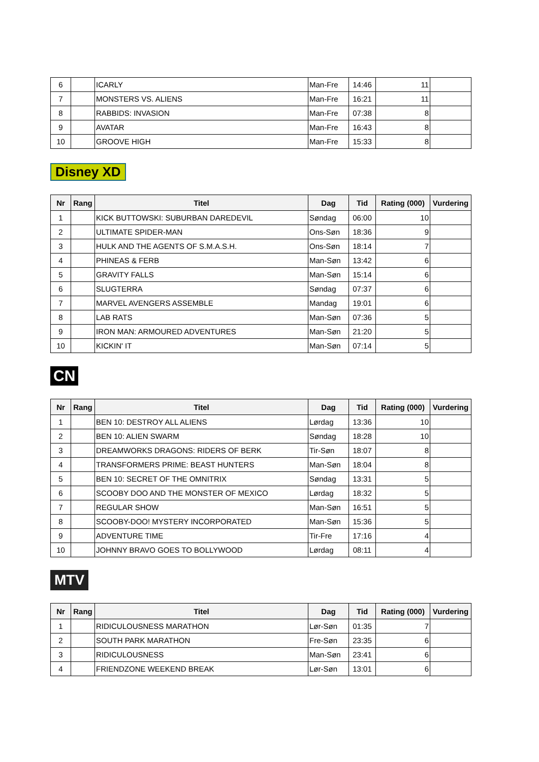| 6 | | ICARLY | Man-Fre | 14:46 | 11 | |
| 7 | | MONSTERS VS. ALIENS | Man-Fre | 16:21 | 11 | |
| 8 | | RABBIDS: INVASION | Man-Fre | 07:38 | 8 | |
| 9 | | AVATAR | Man-Fre | 16:43 | 8 | |
| 10 | | GROOVE HIGH | Man-Fre | 15:33 | 8 | |
Disney XD
| Nr | Rang | Titel | Dag | Tid | Rating (000) | Vurdering |
| --- | --- | --- | --- | --- | --- | --- |
| 1 | | KICK BUTTOWSKI: SUBURBAN DAREDEVIL | Søndag | 06:00 | 10 | |
| 2 | | ULTIMATE SPIDER-MAN | Ons-Søn | 18:36 | 9 | |
| 3 | | HULK AND THE AGENTS OF S.M.A.S.H. | Ons-Søn | 18:14 | 7 | |
| 4 | | PHINEAS & FERB | Man-Søn | 13:42 | 6 | |
| 5 | | GRAVITY FALLS | Man-Søn | 15:14 | 6 | |
| 6 | | SLUGTERRA | Søndag | 07:37 | 6 | |
| 7 | | MARVEL AVENGERS ASSEMBLE | Mandag | 19:01 | 6 | |
| 8 | | LAB RATS | Man-Søn | 07:36 | 5 | |
| 9 | | IRON MAN: ARMOURED ADVENTURES | Man-Søn | 21:20 | 5 | |
| 10 | | KICKIN' IT | Man-Søn | 07:14 | 5 | |
CN
| Nr | Rang | Titel | Dag | Tid | Rating (000) | Vurdering |
| --- | --- | --- | --- | --- | --- | --- |
| 1 | | BEN 10: DESTROY ALL ALIENS | Lørdag | 13:36 | 10 | |
| 2 | | BEN 10: ALIEN SWARM | Søndag | 18:28 | 10 | |
| 3 | | DREAMWORKS DRAGONS: RIDERS OF BERK | Tir-Søn | 18:07 | 8 | |
| 4 | | TRANSFORMERS PRIME: BEAST HUNTERS | Man-Søn | 18:04 | 8 | |
| 5 | | BEN 10: SECRET OF THE OMNITRIX | Søndag | 13:31 | 5 | |
| 6 | | SCOOBY DOO AND THE MONSTER OF MEXICO | Lørdag | 18:32 | 5 | |
| 7 | | REGULAR SHOW | Man-Søn | 16:51 | 5 | |
| 8 | | SCOOBY-DOO! MYSTERY INCORPORATED | Man-Søn | 15:36 | 5 | |
| 9 | | ADVENTURE TIME | Tir-Fre | 17:16 | 4 | |
| 10 | | JOHNNY BRAVO GOES TO BOLLYWOOD | Lørdag | 08:11 | 4 | |
MTV
| Nr | Rang | Titel | Dag | Tid | Rating (000) | Vurdering |
| --- | --- | --- | --- | --- | --- | --- |
| 1 | | RIDICULOUSNESS MARATHON | Lør-Søn | 01:35 | 7 | |
| 2 | | SOUTH PARK MARATHON | Fre-Søn | 23:35 | 6 | |
| 3 | | RIDICULOUSNESS | Man-Søn | 23:41 | 6 | |
| 4 | | FRIENDZONE WEEKEND BREAK | Lør-Søn | 13:01 | 6 | |